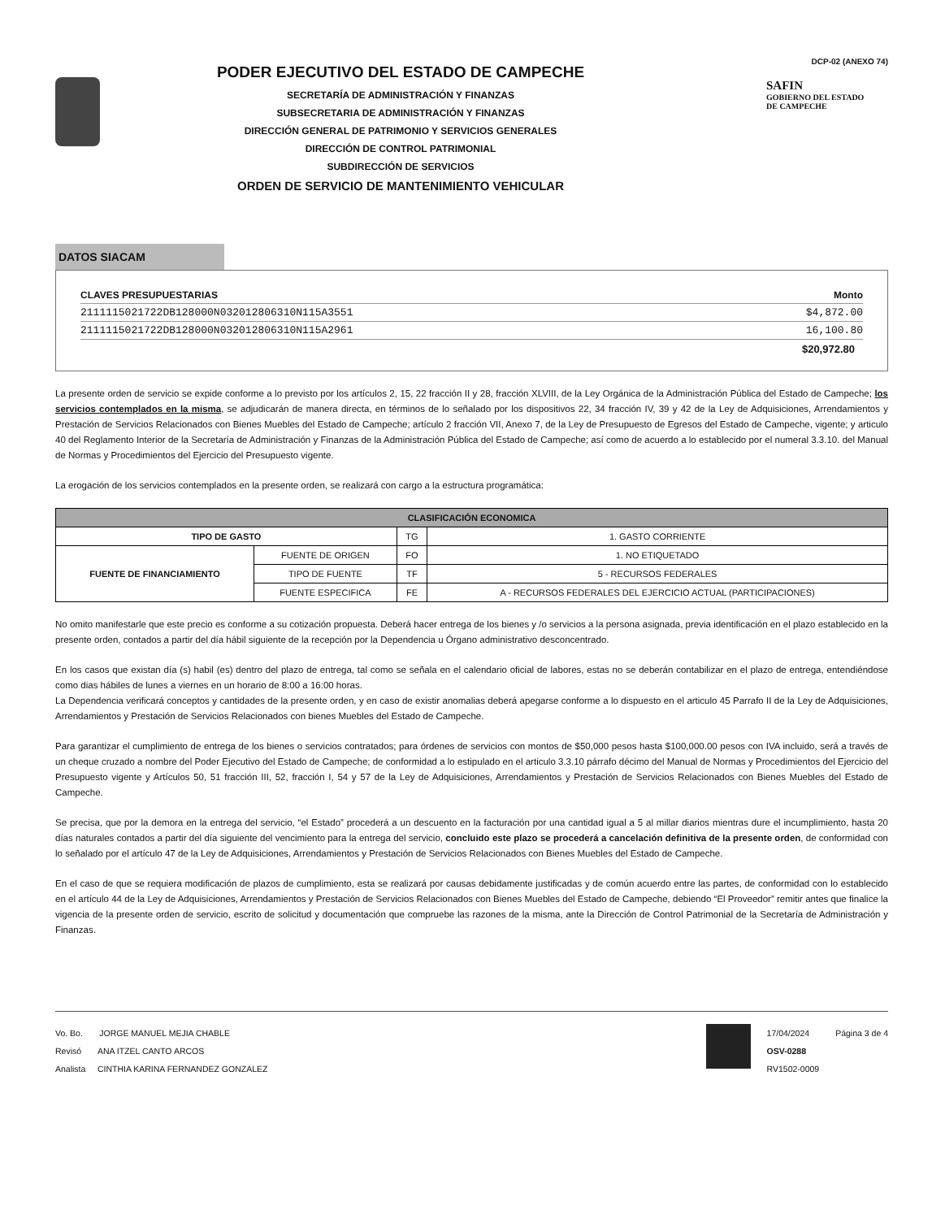PODER EJECUTIVO DEL ESTADO DE CAMPECHE
SECRETARÍA DE ADMINISTRACIÓN Y FINANZAS
SUBSECRETARIA DE ADMINISTRACIÓN Y FINANZAS
DIRECCIÓN GENERAL DE PATRIMONIO Y SERVICIOS GENERALES
DIRECCIÓN DE CONTROL PATRIMONIAL
SUBDIRECCIÓN DE SERVICIOS
ORDEN DE SERVICIO DE MANTENIMIENTO VEHICULAR
DCP-02 (ANEXO 74)
SAFIN
GOBIERNO DEL ESTADO
DE CAMPECHE
DATOS SIACAM
CLAVES PRESUPUESTARIAS Monto
2111115021722DB128000N032012806310N115A3551 $4,872.00
2111115021722DB128000N032012806310N115A2961 16,100.80
$20,972.80
La presente orden de servicio se expide conforme a lo previsto por los artículos 2, 15, 22 fracción II y 28, fracción XLVIII, de la Ley Orgánica de la Administración Pública del Estado de Campeche; los servicios contemplados en la misma, se adjudicarán de manera directa, en términos de lo señalado por los dispositivos 22, 34 fracción IV, 39 y 42 de la Ley de Adquisiciones, Arrendamientos y Prestación de Servicios Relacionados con Bienes Muebles del Estado de Campeche; artículo 2 fracción VII, Anexo 7, de la Ley de Presupuesto de Egresos del Estado de Campeche, vigente; y articulo 40 del Reglamento Interior de la Secretaría de Administración y Finanzas de la Administración Pública del Estado de Campeche; así como de acuerdo a lo establecido por el numeral 3.3.10. del Manual de Normas y Procedimientos del Ejercicio del Presupuesto vigente.
La erogación de los servicios contemplados en la presente orden, se realizará con cargo a la estructura programática:
| CLASIFICACIÓN ECONOMICA | | | |
| --- | --- | --- | --- |
| TIPO DE GASTO | | TG | 1. GASTO CORRIENTE |
| FUENTE DE FINANCIAMIENTO | FUENTE DE ORIGEN | FO | 1. NO ETIQUETADO |
| | TIPO DE FUENTE | TF | 5 - RECURSOS FEDERALES |
| | FUENTE ESPECIFICA | FE | A - RECURSOS FEDERALES DEL EJERCICIO ACTUAL (PARTICIPACIONES) |
No omito manifestarle que este precio es conforme a su cotización propuesta. Deberá hacer entrega de los bienes y /o servicios a la persona asignada, previa identificación en el plazo establecido en la presente orden, contados a partir del día hábil siguiente de la recepción por la Dependencia u Órgano administrativo desconcentrado.
En los casos que existan día (s) habil (es) dentro del plazo de entrega, tal como se señala en el calendario oficial de labores, estas no se deberán contabilizar en el plazo de entrega, entendiéndose como dias hábiles de lunes a viernes en un horario de 8:00 a 16:00 horas.
La Dependencia verificará conceptos y cantidades de la presente orden, y en caso de existir anomalias deberá apegarse conforme a lo dispuesto en el articulo 45 Parrafo II de la Ley de Adquisiciones, Arrendamientos y Prestación de Servicios Relacionados con bienes Muebles del Estado de Campeche.
Para garantizar el cumplimiento de entrega de los bienes o servicios contratados; para órdenes de servicios con montos de $50,000 pesos hasta $100,000.00 pesos con IVA incluido, será a través de un cheque cruzado a nombre del Poder Ejecutivo del Estado de Campeche; de conformidad a lo estipulado en el articulo 3.3.10 párrafo décimo del Manual de Normas y Procedimientos del Ejercicio del Presupuesto vigente y Artículos 50, 51 fracción III, 52, fracción I, 54 y 57 de la Ley de Adquisiciones, Arrendamientos y Prestación de Servicios Relacionados con Bienes Muebles del Estado de Campeche.
Se precisa, que por la demora en la entrega del servicio, “el Estado” procederá a un descuento en la facturación por una cantidad igual a 5 al millar diarios mientras dure el incumplimiento, hasta 20 días naturales contados a partir del día siguiente del vencimiento para la entrega del servicio, concluido este plazo se procederá a cancelación definitiva de la presente orden, de conformidad con lo señalado por el artículo 47 de la Ley de Adquisiciones, Arrendamientos y Prestación de Servicios Relacionados con Bienes Muebles del Estado de Campeche.
En el caso de que se requiera modificación de plazos de cumplimiento, esta se realizará por causas debidamente justificadas y de común acuerdo entre las partes, de conformidad con lo establecido en el artículo 44 de la Ley de Adquisiciones, Arrendamientos y Prestación de Servicios Relacionados con Bienes Muebles del Estado de Campeche, debiendo “El Proveedor” remitir antes que finalice la vigencia de la presente orden de servicio, escrito de solicitud y documentación que compruebe las razones de la misma, ante la Dirección de Control Patrimonial de la Secretaría de Administración y Finanzas.
Vo. Bo. JORGE MANUEL MEJIA CHABLE
Revisó ANA ITZEL CANTO ARCOS
Analista CINTHIA KARINA FERNANDEZ GONZALEZ
17/04/2024
OSV-0288
RV1502-0009
Página 3 de 4